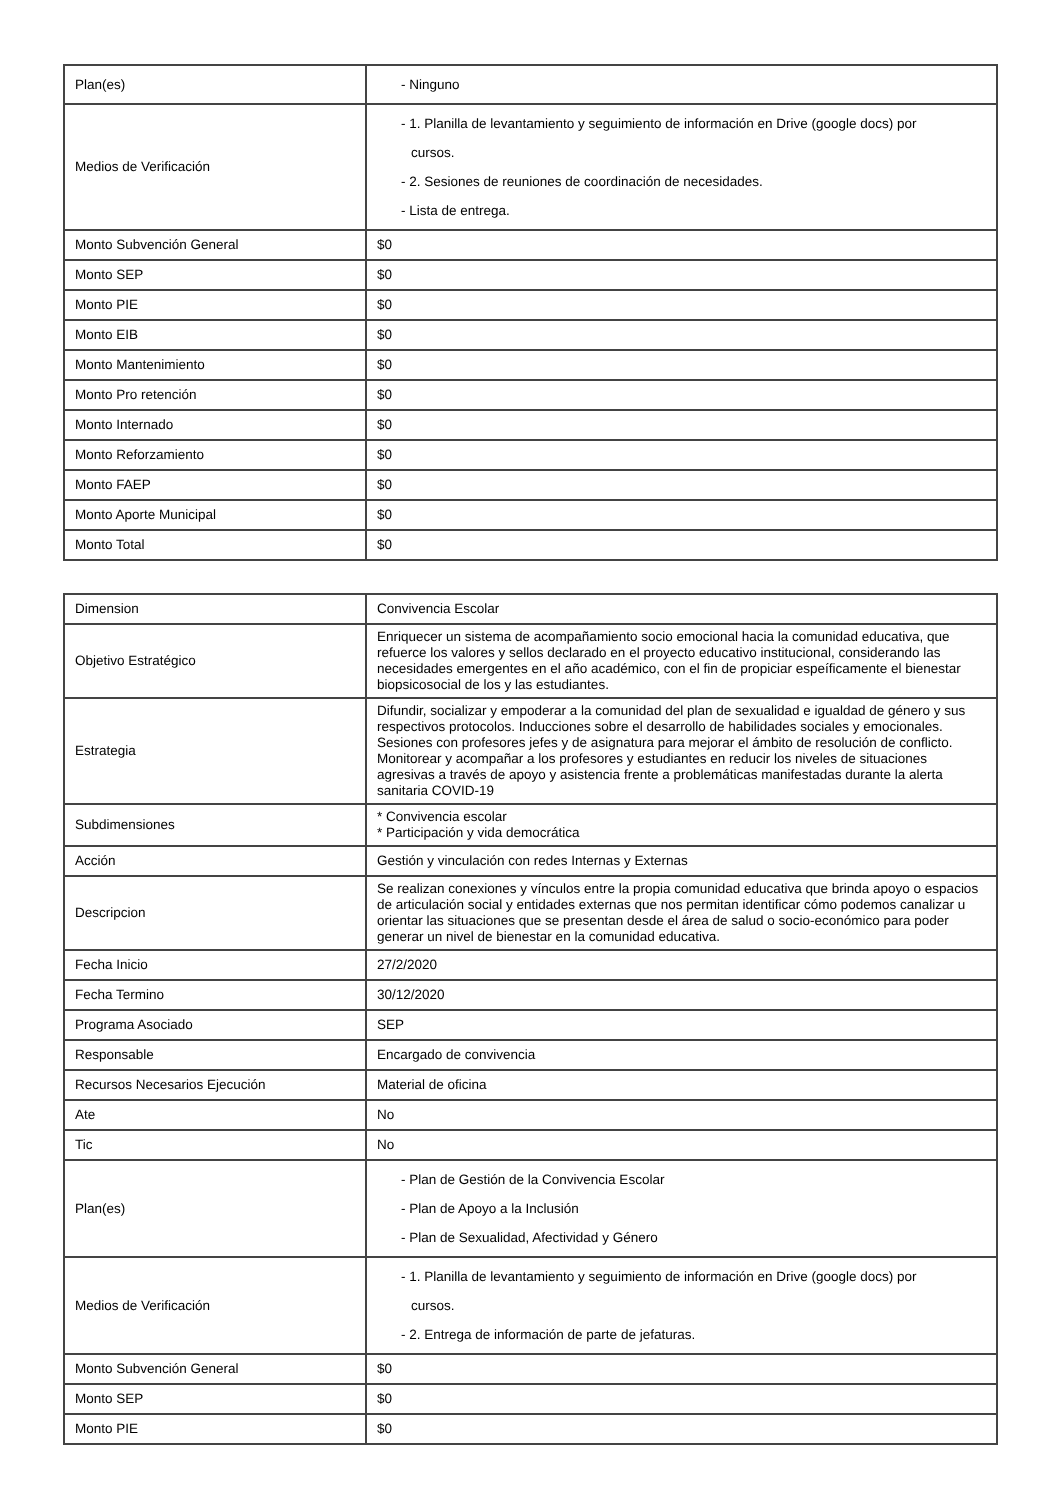| Plan(es) | - Ninguno |
| Medios de Verificación | - 1. Planilla de levantamiento y seguimiento de información en Drive (google docs) por cursos. - 2. Sesiones de reuniones de coordinación de necesidades. - Lista de entrega. |
| Monto Subvención General | $0 |
| Monto SEP | $0 |
| Monto PIE | $0 |
| Monto EIB | $0 |
| Monto Mantenimiento | $0 |
| Monto Pro retención | $0 |
| Monto Internado | $0 |
| Monto Reforzamiento | $0 |
| Monto FAEP | $0 |
| Monto Aporte Municipal | $0 |
| Monto Total | $0 |
| Dimension | Convivencia Escolar |
| Objetivo Estratégico | Enriquecer un sistema de acompañamiento socio emocional hacia la comunidad educativa, que refuerce los valores y sellos declarado en el proyecto educativo institucional, considerando las necesidades emergentes en el año académico, con el fin de propiciar espeíficamente el bienestar biopsicosocial de los y las estudiantes. |
| Estrategia | Difundir, socializar y empoderar a la comunidad del plan de sexualidad e igualdad de género y sus respectivos protocolos. Inducciones sobre el desarrollo de habilidades sociales y emocionales. Sesiones con profesores jefes y de asignatura para mejorar el ámbito de resolución de conflicto. Monitorear y acompañar a los profesores y estudiantes en reducir los niveles de situaciones agresivas a través de apoyo y asistencia frente a problemáticas manifestadas durante la alerta sanitaria COVID-19 |
| Subdimensiones | * Convivencia escolar * Participación y vida democrática |
| Acción | Gestión y vinculación con redes Internas y Externas |
| Descripcion | Se realizan conexiones y vínculos entre la propia comunidad educativa que brinda apoyo o espacios de articulación social y entidades externas que nos permitan identificar cómo podemos canalizar u orientar las situaciones que se presentan desde el área de salud o socio-económico para poder generar un nivel de bienestar en la comunidad educativa. |
| Fecha Inicio | 27/2/2020 |
| Fecha Termino | 30/12/2020 |
| Programa Asociado | SEP |
| Responsable | Encargado de convivencia |
| Recursos Necesarios Ejecución | Material de oficina |
| Ate | No |
| Tic | No |
| Plan(es) | - Plan de Gestión de la Convivencia Escolar - Plan de Apoyo a la Inclusión - Plan de Sexualidad, Afectividad y Género |
| Medios de Verificación | - 1. Planilla de levantamiento y seguimiento de información en Drive (google docs) por cursos. - 2. Entrega de información de parte de jefaturas. |
| Monto Subvención General | $0 |
| Monto SEP | $0 |
| Monto PIE | $0 |